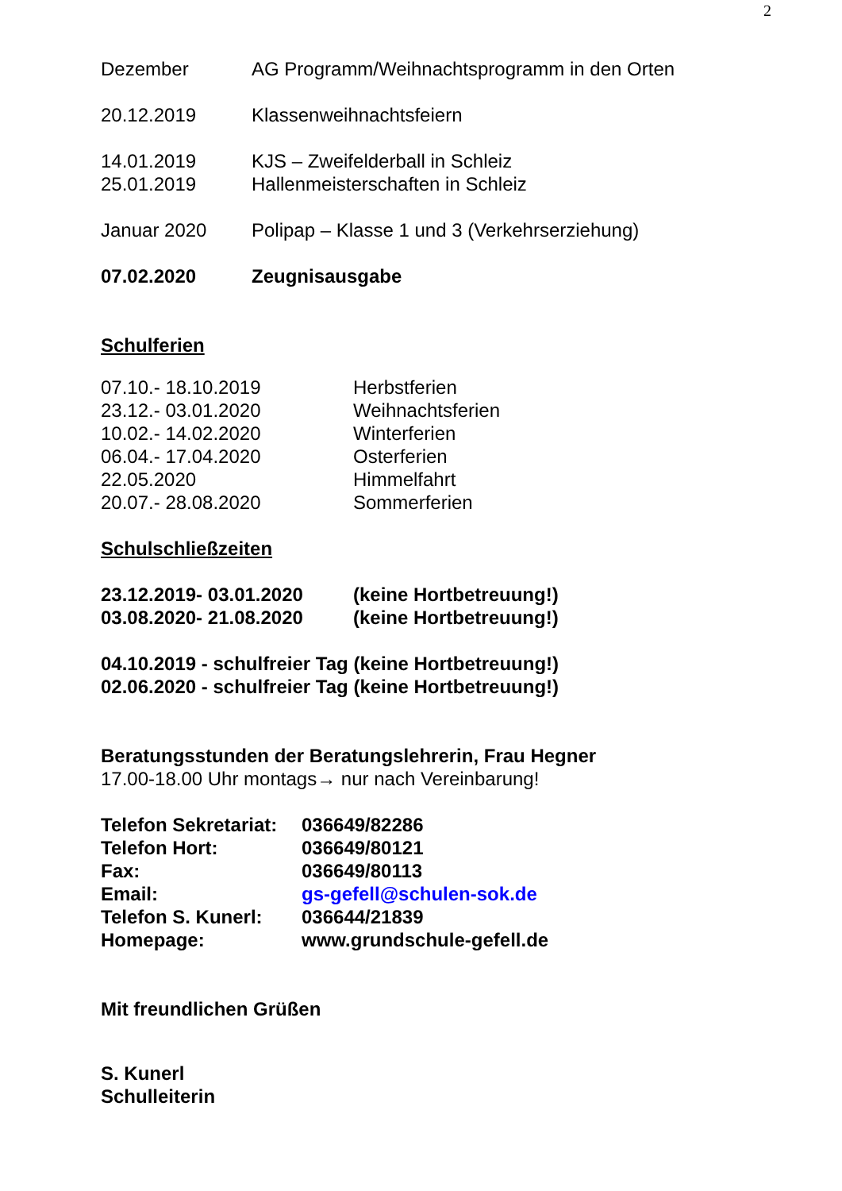2
Dezember AG Programm/Weihnachtsprogramm in den Orten
20.12.2019 Klassenweihnachtsfeiern
14.01.2019 KJS – Zweifelderball in Schleiz
25.01.2019 Hallenmeisterschaften in Schleiz
Januar 2020 Polipap – Klasse 1 und 3 (Verkehrserziehung)
07.02.2020 Zeugnisausgabe
Schulferien
07.10.- 18.10.2019 Herbstferien
23.12.- 03.01.2020 Weihnachtsferien
10.02.- 14.02.2020 Winterferien
06.04.- 17.04.2020 Osterferien
22.05.2020 Himmelfahrt
20.07.- 28.08.2020 Sommerferien
Schulschließzeiten
23.12.2019- 03.01.2020 (keine Hortbetreuung!)
03.08.2020- 21.08.2020 (keine Hortbetreuung!)
04.10.2019 - schulfreier Tag (keine Hortbetreuung!)
02.06.2020 - schulfreier Tag (keine Hortbetreuung!)
Beratungsstunden der Beratungslehrerin, Frau Hegner
17.00-18.00 Uhr montags→ nur nach Vereinbarung!
Telefon Sekretariat: 036649/82286
Telefon Hort: 036649/80121
Fax: 036649/80113
Email: gs-gefell@schulen-sok.de
Telefon S. Kunerl: 036644/21839
Homepage: www.grundschule-gefell.de
Mit freundlichen Grüßen
S. Kunerl
Schulleiterin